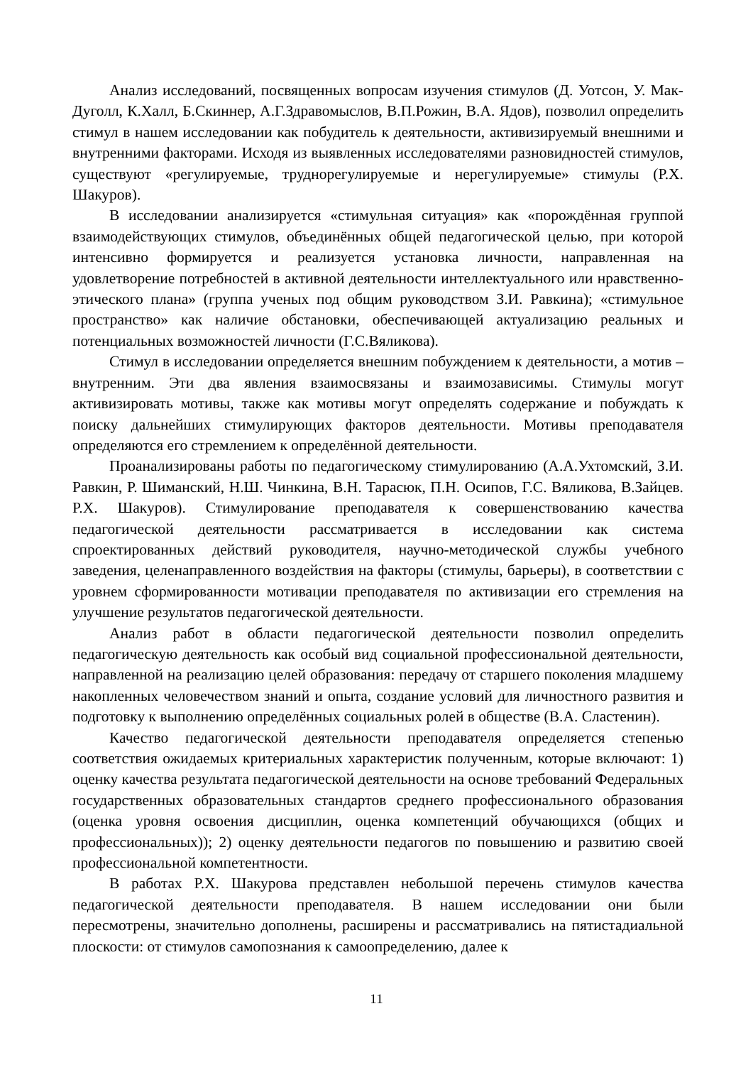Анализ исследований, посвященных вопросам изучения стимулов (Д. Уотсон, У. Мак-Дуголл, К.Халл, Б.Скиннер, А.Г.Здравомыслов, В.П.Рожин, В.А. Ядов), позволил определить стимул в нашем исследовании как побудитель к деятельности, активизируемый внешними и внутренними факторами. Исходя из выявленных исследователями разновидностей стимулов, существуют «регулируемые, труднорегулируемые и нерегулируемые» стимулы (Р.Х. Шакуров).
В исследовании анализируется «стимульная ситуация» как «порождённая группой взаимодействующих стимулов, объединённых общей педагогической целью, при которой интенсивно формируется и реализуется установка личности, направленная на удовлетворение потребностей в активной деятельности интеллектуального или нравственно-этического плана» (группа ученых под общим руководством З.И. Равкина); «стимульное пространство» как наличие обстановки, обеспечивающей актуализацию реальных и потенциальных возможностей личности (Г.С.Вяликова).
Стимул в исследовании определяется внешним побуждением к деятельности, а мотив – внутренним. Эти два явления взаимосвязаны и взаимозависимы. Стимулы могут активизировать мотивы, также как мотивы могут определять содержание и побуждать к поиску дальнейших стимулирующих факторов деятельности. Мотивы преподавателя определяются его стремлением к определённой деятельности.
Проанализированы работы по педагогическому стимулированию (А.А.Ухтомский, З.И. Равкин, Р. Шиманский, Н.Ш. Чинкина, В.Н. Тарасюк, П.Н. Осипов, Г.С. Вяликова, В.Зайцев. Р.Х. Шакуров). Стимулирование преподавателя к совершенствованию качества педагогической деятельности рассматривается в исследовании как система спроектированных действий руководителя, научно-методической службы учебного заведения, целенаправленного воздействия на факторы (стимулы, барьеры), в соответствии с уровнем сформированности мотивации преподавателя по активизации его стремления на улучшение результатов педагогической деятельности.
Анализ работ в области педагогической деятельности позволил определить педагогическую деятельность как особый вид социальной профессиональной деятельности, направленной на реализацию целей образования: передачу от старшего поколения младшему накопленных человечеством знаний и опыта, создание условий для личностного развития и подготовку к выполнению определённых социальных ролей в обществе (В.А. Сластенин).
Качество педагогической деятельности преподавателя определяется степенью соответствия ожидаемых критериальных характеристик полученным, которые включают: 1) оценку качества результата педагогической деятельности на основе требований Федеральных государственных образовательных стандартов среднего профессионального образования (оценка уровня освоения дисциплин, оценка компетенций обучающихся (общих и профессиональных)); 2) оценку деятельности педагогов по повышению и развитию своей профессиональной компетентности.
В работах Р.Х. Шакурова представлен небольшой перечень стимулов качества педагогической деятельности преподавателя. В нашем исследовании они были пересмотрены, значительно дополнены, расширены и рассматривались на пятистадиальной плоскости: от стимулов самопознания к самоопределению, далее к
11